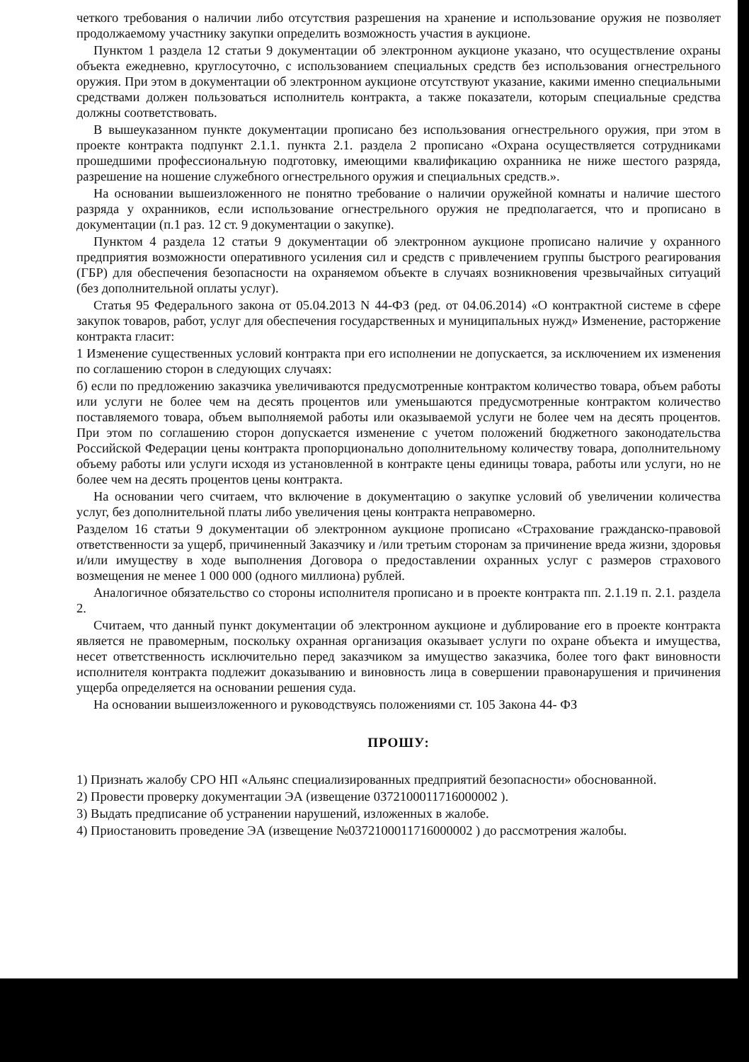четкого требования о наличии либо отсутствия разрешения на хранение и использование оружия не позволяет продолжаемому участнику закупки определить возможность участия в аукционе.
Пунктом 1 раздела 12 статьи 9 документации об электронном аукционе указано, что осуществление охраны объекта ежедневно, круглосуточно, с использованием специальных средств без использования огнестрельного оружия. При этом в документации об электронном аукционе отсутствуют указание, какими именно специальными средствами должен пользоваться исполнитель контракта, а также показатели, которым специальные средства должны соответствовать.
В вышеуказанном пункте документации прописано без использования огнестрельного оружия, при этом в проекте контракта подпункт 2.1.1. пункта 2.1. раздела 2 прописано «Охрана осуществляется сотрудниками прошедшими профессиональную подготовку, имеющими квалификацию охранника не ниже шестого разряда, разрешение на ношение служебного огнестрельного оружия и специальных средств.».
На основании вышеизложенного не понятно требование о наличии оружейной комнаты и наличие шестого разряда у охранников, если использование огнестрельного оружия не предполагается, что и прописано в документации (п.1 раз. 12 ст. 9 документации о закупке).
Пунктом 4 раздела 12 статьи 9 документации об электронном аукционе прописано наличие у охранного предприятия возможности оперативного усиления сил и средств с привлечением группы быстрого реагирования (ГБР) для обеспечения безопасности на охраняемом объекте в случаях возникновения чрезвычайных ситуаций (без дополнительной оплаты услуг).
Статья 95 Федерального закона от 05.04.2013 N 44-ФЗ (ред. от 04.06.2014) «О контрактной системе в сфере закупок товаров, работ, услуг для обеспечения государственных и муниципальных нужд» Изменение, расторжение контракта гласит:
1 Изменение существенных условий контракта при его исполнении не допускается, за исключением их изменения по соглашению сторон в следующих случаях:
б) если по предложению заказчика увеличиваются предусмотренные контрактом количество товара, объем работы или услуги не более чем на десять процентов или уменьшаются предусмотренные контрактом количество поставляемого товара, объем выполняемой работы или оказываемой услуги не более чем на десять процентов. При этом по соглашению сторон допускается изменение с учетом положений бюджетного законодательства Российской Федерации цены контракта пропорционально дополнительному количеству товара, дополнительному объему работы или услуги исходя из установленной в контракте цены единицы товара, работы или услуги, но не более чем на десять процентов цены контракта.
На основании чего считаем, что включение в документацию о закупке условий об увеличении количества услуг, без дополнительной платы либо увеличения цены контракта неправомерно.
Разделом 16 статьи 9 документации об электронном аукционе прописано «Страхование гражданско-правовой ответственности за ущерб, причиненный Заказчику и /или третьим сторонам за причинение вреда жизни, здоровья и/или имуществу в ходе выполнения Договора о предоставлении охранных услуг с размеров страхового возмещения не менее 1 000 000 (одного миллиона) рублей.
Аналогичное обязательство со стороны исполнителя прописано и в проекте контракта пп. 2.1.19 п. 2.1. раздела 2.
Считаем, что данный пункт документации об электронном аукционе и дублирование его в проекте контракта является не правомерным, поскольку охранная организация оказывает услуги по охране объекта и имущества, несет ответственность исключительно перед заказчиком за имущество заказчика, более того факт виновности исполнителя контракта подлежит доказыванию и виновность лица в совершении правонарушения и причинения ущерба определяется на основании решения суда.
На основании вышеизложенного и руководствуясь положениями ст. 105 Закона 44- ФЗ
ПРОШУ:
1) Признать жалобу СРО НП «Альянс специализированных предприятий безопасности» обоснованной.
2) Провести проверку документации ЭА (извещение 0372100011716000002 ).
3) Выдать предписание об устранении нарушений, изложенных в жалобе.
4) Приостановить проведение ЭА (извещение №0372100011716000002 ) до рассмотрения жалобы.